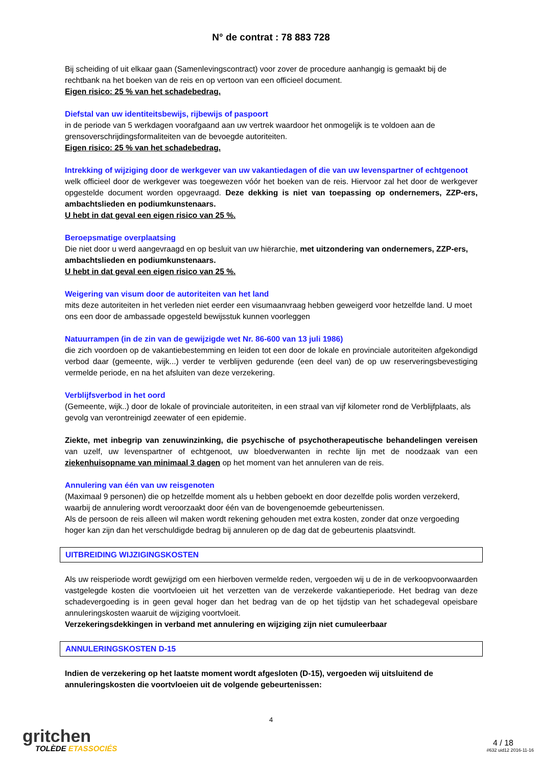N° de contrat : 78 883 728
Bij scheiding of uit elkaar gaan (Samenlevingscontract) voor zover de procedure aanhangig is gemaakt bij de rechtbank na het boeken van de reis en op vertoon van een officieel document.
Eigen risico: 25 % van het schadebedrag.
Diefstal van uw identiteitsbewijs, rijbewijs of paspoort
in de periode van 5 werkdagen voorafgaand aan uw vertrek waardoor het onmogelijk is te voldoen aan de grensoverschrijdingsformaliteiten van de bevoegde autoriteiten.
Eigen risico: 25 % van het schadebedrag.
Intrekking of wijziging door de werkgever van uw vakantiedagen of die van uw levenspartner of echtgenoot
welk officieel door de werkgever was toegewezen vóór het boeken van de reis. Hiervoor zal het door de werkgever opgestelde document worden opgevraagd. Deze dekking is niet van toepassing op ondernemers, ZZP-ers, ambachtslieden en podiumkunstenaars.
U hebt in dat geval een eigen risico van 25 %.
Beroepsmatige overplaatsing
Die niet door u werd aangevraagd en op besluit van uw hiërarchie, met uitzondering van ondernemers, ZZP-ers, ambachtslieden en podiumkunstenaars.
U hebt in dat geval een eigen risico van 25 %.
Weigering van visum door de autoriteiten van het land
mits deze autoriteiten in het verleden niet eerder een visumaanvraag hebben geweigerd voor hetzelfde land. U moet ons een door de ambassade opgesteld bewijsstuk kunnen voorleggen
Natuurrampen (in de zin van de gewijzigde wet Nr. 86-600 van 13 juli 1986)
die zich voordoen op de vakantiebestemming en leiden tot een door de lokale en provinciale autoriteiten afgekondigd verbod daar (gemeente, wijk...) verder te verblijven gedurende (een deel van) de op uw reserveringsbevestiging vermelde periode, en na het afsluiten van deze verzekering.
Verblijfsverbod in het oord
(Gemeente, wijk..) door de lokale of provinciale autoriteiten, in een straal van vijf kilometer rond de Verblijfplaats, als gevolg van verontreinigd zeewater of een epidemie.
Ziekte, met inbegrip van zenuwinzinking, die psychische of psychotherapeutische behandelingen vereisen van uzelf, uw levenspartner of echtgenoot, uw bloedverwanten in rechte lijn met de noodzaak van een ziekenhuisopname van minimaal 3 dagen op het moment van het annuleren van de reis.
Annulering van één van uw reisgenoten
(Maximaal 9 personen) die op hetzelfde moment als u hebben geboekt en door dezelfde polis worden verzekerd, waarbij de annulering wordt veroorzaakt door één van de bovengenoemde gebeurtenissen.
Als de persoon de reis alleen wil maken wordt rekening gehouden met extra kosten, zonder dat onze vergoeding hoger kan zijn dan het verschuldigde bedrag bij annuleren op de dag dat de gebeurtenis plaatsvindt.
UITBREIDING WIJZIGINGSKOSTEN
Als uw reisperiode wordt gewijzigd om een hierboven vermelde reden, vergoeden wij u de in de verkoopvoorwaarden vastgelegde kosten die voortvloeien uit het verzetten van de verzekerde vakantieperiode. Het bedrag van deze schadevergoeding is in geen geval hoger dan het bedrag van de op het tijdstip van het schadegeval opeisbare annuleringskosten waaruit de wijziging voortvloeit.
Verzekeringsdekkingen in verband met annulering en wijziging zijn niet cumuleerbaar
ANNULERINGSKOSTEN D-15
Indien de verzekering op het laatste moment wordt afgesloten (D-15), vergoeden wij uitsluitend de annuleringskosten die voortvloeien uit de volgende gebeurtenissen:
4
gritchen
TOLÈDE ETASSOCIÉS
4 / 18
#632 uid12 2016-11-16